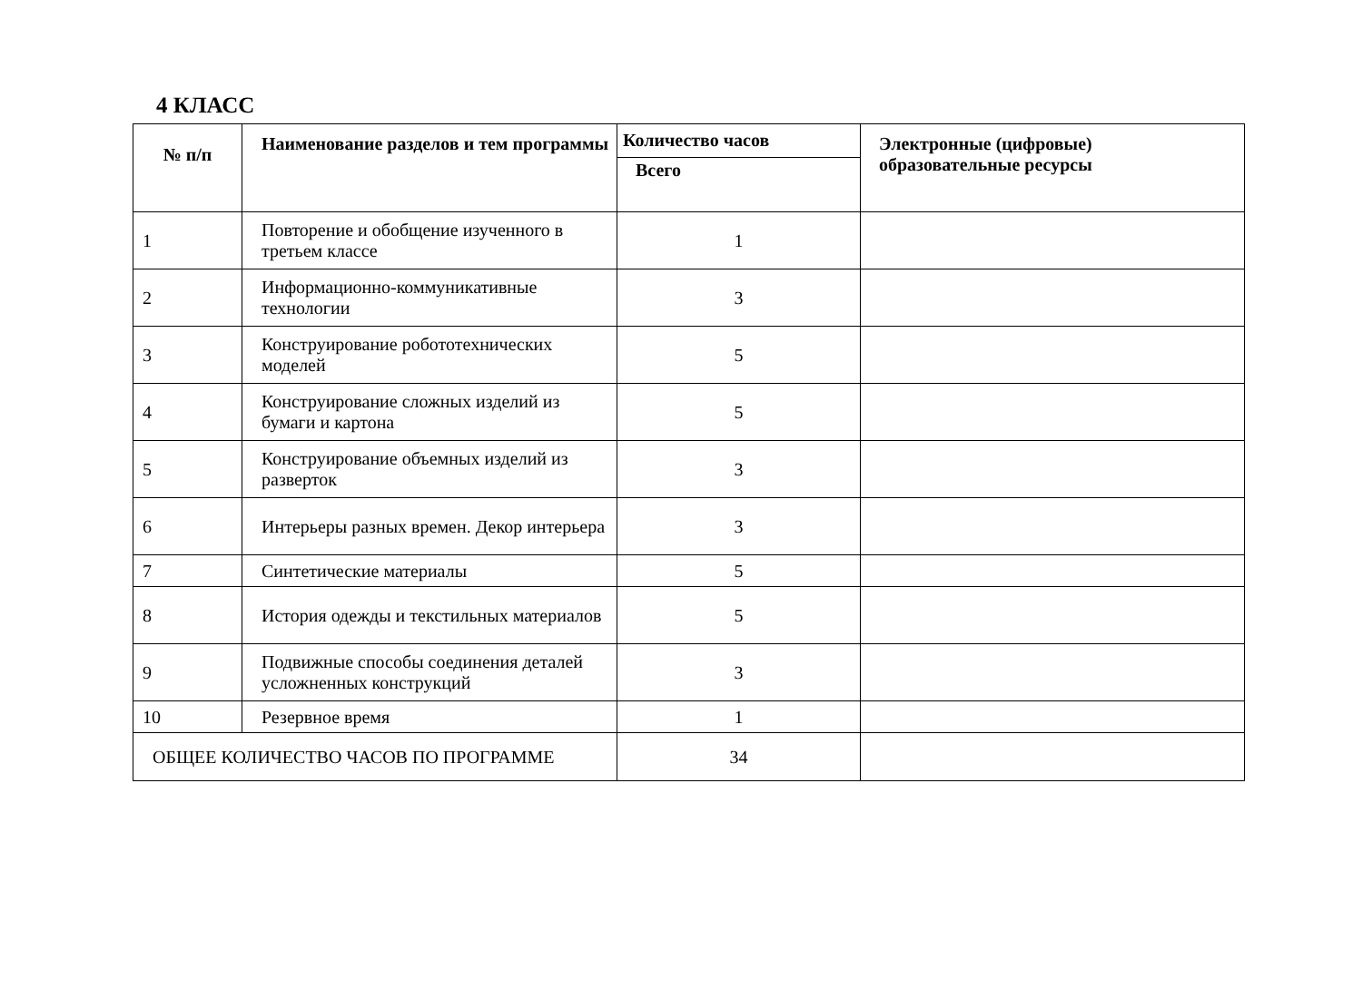4 КЛАСС
| № п/п | Наименование разделов и тем программы | Количество часов | Электронные (цифровые) образовательные ресурсы |
| --- | --- | --- | --- |
| | | Всего | |
| 1 | Повторение и обобщение изученного в третьем классе | 1 | |
| 2 | Информационно-коммуникативные технологии | 3 | |
| 3 | Конструирование робототехнических моделей | 5 | |
| 4 | Конструирование сложных изделий из бумаги и картона | 5 | |
| 5 | Конструирование объемных изделий из разверток | 3 | |
| 6 | Интерьеры разных времен. Декор интерьера | 3 | |
| 7 | Синтетические материалы | 5 | |
| 8 | История одежды и текстильных материалов | 5 | |
| 9 | Подвижные способы соединения деталей усложненных конструкций | 3 | |
| 10 | Резервное время | 1 | |
| ОБЩЕЕ КОЛИЧЕСТВО ЧАСОВ ПО ПРОГРАММЕ | | 34 | |